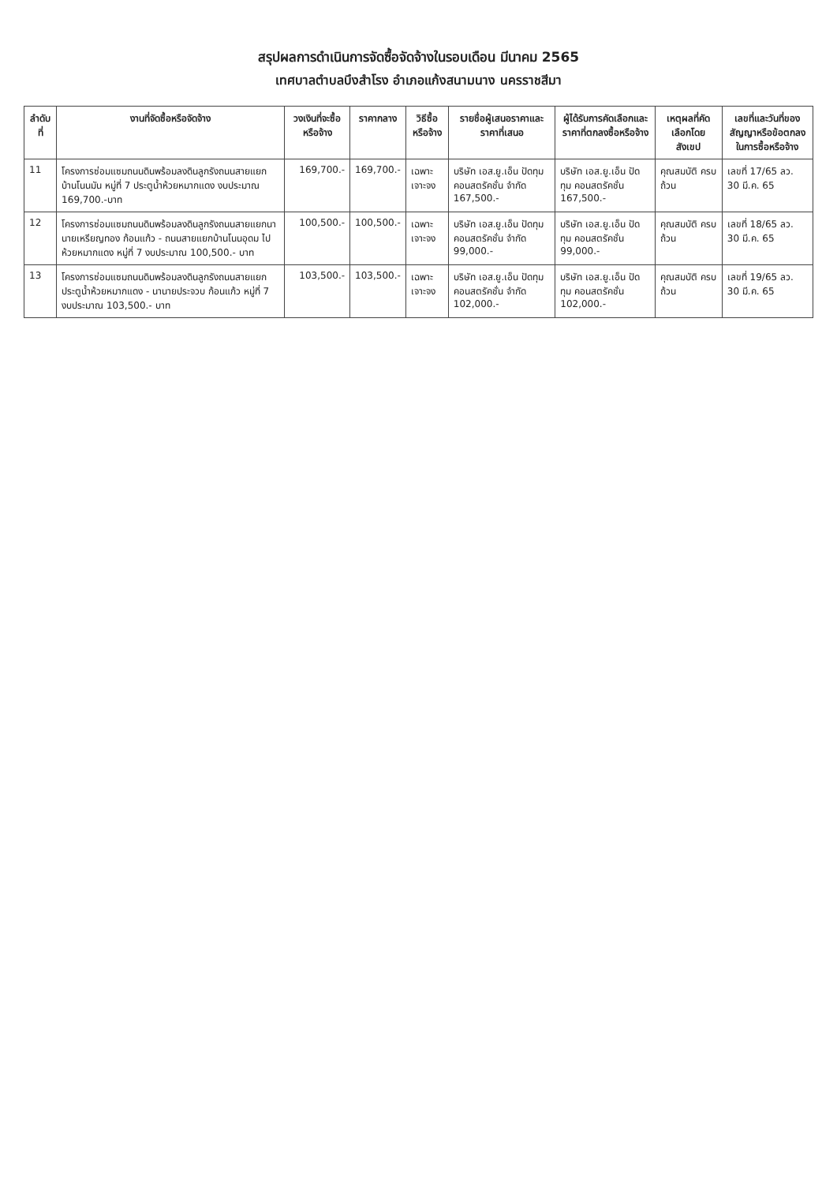สรุปผลการดำเนินการจัดซื้อจัดจ้างในรอบเดือน มีนาคม 2565
เทศบาลตำบลบึงสำโรง อำเภอแก้งสนามนาง นครราชสีมา
| ลำดับที่ | งานที่จัดซื้อหรือจัดจ้าง | วงเงินที่จะซื้อหรือจ้าง | ราคากลาง | วิธีซื้อหรือจ้าง | รายชื่อผู้เสนอราคาและราคาที่เสนอ | ผู้ได้รับการคัดเลือกและราคาที่ตกลงซื้อหรือจ้าง | เหตุผลที่คัดเลือกโดยสังเขป | เลขที่และวันที่ของสัญญาหรือข้อตกลงในการซื้อหรือจ้าง |
| --- | --- | --- | --- | --- | --- | --- | --- | --- |
| 11 | โครงการซ่อมแซมถนนดินพร้อมลงดินลูกรังถนนสายแยกบ้านโนนมัน หมู่ที่ 7 ประตูน้ำห้วยหมากแดง งบประมาณ 169,700.-บาท | 169,700.- | 169,700.- | เฉพาะเจาะจง | บริษัท เอส.ยู.เอ็น ปัดทุม คอนสตรัคชั่น จำกัด 167,500.- | บริษัท เอส.ยู.เอ็น ปัดทุม คอนสตรัคชั่น 167,500.- | คุณสมบัติ ครบถ้วน | เลขที่ 17/65 ลว. 30 มี.ค. 65 |
| 12 | โครงการซ่อมแซมถนนดินพร้อมลงดินลูกรังถนนสายแยกนานายเหรียญทอง ก้อนแก้ว - ถนนสายแยกบ้านโนนอุดม ไปห้วยหมากแดง หมู่ที่ 7 งบประมาณ 100,500.- บาท | 100,500.- | 100,500.- | เฉพาะเจาะจง | บริษัท เอส.ยู.เอ็น ปัดทุม คอนสตรัคชั่น จำกัด 99,000.- | บริษัท เอส.ยู.เอ็น ปัดทุม คอนสตรัคชั่น 99,000.- | คุณสมบัติ ครบถ้วน | เลขที่ 18/65 ลว. 30 มี.ค. 65 |
| 13 | โครงการซ่อมแซมถนนดินพร้อมลงดินลูกรังถนนสายแยกประตูน้ำห้วยหมากแดง - นานายประจวบ ก้อนแก้ว หมู่ที่ 7 งบประมาณ 103,500.- บาท | 103,500.- | 103,500.- | เฉพาะเจาะจง | บริษัท เอส.ยู.เอ็น ปัดทุม คอนสตรัคชั่น จำกัด 102,000.- | บริษัท เอส.ยู.เอ็น ปัดทุม คอนสตรัคชั่น 102,000.- | คุณสมบัติ ครบถ้วน | เลขที่ 19/65 ลว. 30 มี.ค. 65 |